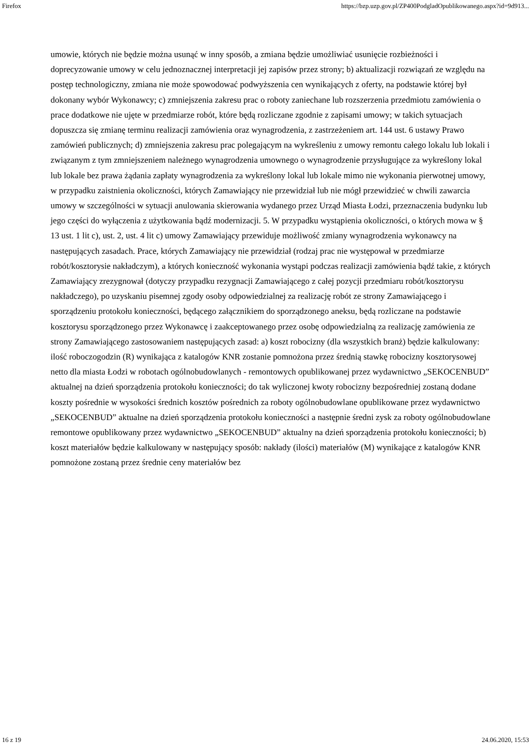Firefox https://bzp.uzp.gov.pl/ZP400PodgladOpublikowanego.aspx?id=9d913...
umowie, których nie będzie można usunąć w inny sposób, a zmiana będzie umożliwiać usunięcie rozbieżności i doprecyzowanie umowy w celu jednoznacznej interpretacji jej zapisów przez strony; b) aktualizacji rozwiązań ze względu na postęp technologiczny, zmiana nie może spowodować podwyższenia cen wynikających z oferty, na podstawie której był dokonany wybór Wykonawcy; c) zmniejszenia zakresu prac o roboty zaniechane lub rozszerzenia przedmiotu zamówienia o prace dodatkowe nie ujęte w przedmiarze robót, które będą rozliczane zgodnie z zapisami umowy; w takich sytuacjach dopuszcza się zmianę terminu realizacji zamówienia oraz wynagrodzenia, z zastrzeżeniem art. 144 ust. 6 ustawy Prawo zamówień publicznych; d) zmniejszenia zakresu prac polegającym na wykreśleniu z umowy remontu całego lokalu lub lokali i związanym z tym zmniejszeniem należnego wynagrodzenia umownego o wynagrodzenie przysługujące za wykreślony lokal lub lokale bez prawa żądania zapłaty wynagrodzenia za wykreślony lokal lub lokale mimo nie wykonania pierwotnej umowy, w przypadku zaistnienia okoliczności, których Zamawiający nie przewidział lub nie mógł przewidzieć w chwili zawarcia umowy w szczególności w sytuacji anulowania skierowania wydanego przez Urząd Miasta Łodzi, przeznaczenia budynku lub jego części do wyłączenia z użytkowania bądź modernizacji. 5. W przypadku wystąpienia okoliczności, o których mowa w § 13 ust. 1 lit c), ust. 2, ust. 4 lit c) umowy Zamawiający przewiduje możliwość zmiany wynagrodzenia wykonawcy na następujących zasadach. Prace, których Zamawiający nie przewidział (rodzaj prac nie występował w przedmiarze robót/kosztorysie nakładczym), a których konieczność wykonania wystąpi podczas realizacji zamówienia bądź takie, z których Zamawiający zrezygnował (dotyczy przypadku rezygnacji Zamawiającego z całej pozycji przedmiaru robót/kosztorysu nakładczego), po uzyskaniu pisemnej zgody osoby odpowiedzialnej za realizację robót ze strony Zamawiającego i sporządzeniu protokołu konieczności, będącego załącznikiem do sporządzonego aneksu, będą rozliczane na podstawie kosztorysu sporządzonego przez Wykonawcę i zaakceptowanego przez osobę odpowiedzialną za realizację zamówienia ze strony Zamawiającego zastosowaniem następujących zasad: a) koszt robocizny (dla wszystkich branż) będzie kalkulowany: ilość roboczogodzin (R) wynikająca z katalogów KNR zostanie pomnożona przez średnią stawkę robocizny kosztorysowej netto dla miasta Łodzi w robotach ogólnobudowlanych - remontowych opublikowanej przez wydawnictwo „SEKOCENBUD” aktualnej na dzień sporządzenia protokołu konieczności; do tak wyliczonej kwoty robocizny bezpośredniej zostaną dodane koszty pośrednie w wysokości średnich kosztów pośrednich za roboty ogólnobudowlane opublikowane przez wydawnictwo „SEKOCENBUD” aktualne na dzień sporządzenia protokołu konieczności a następnie średni zysk za roboty ogólnobudowlane remontowe opublikowany przez wydawnictwo „SEKOCENBUD” aktualny na dzień sporządzenia protokołu konieczności; b) koszt materiałów będzie kalkulowany w następujący sposób: nakłady (ilości) materiałów (M) wynikające z katalogów KNR pomnożone zostaną przez średnie ceny materiałów bez
16 z 19 24.06.2020, 15:53